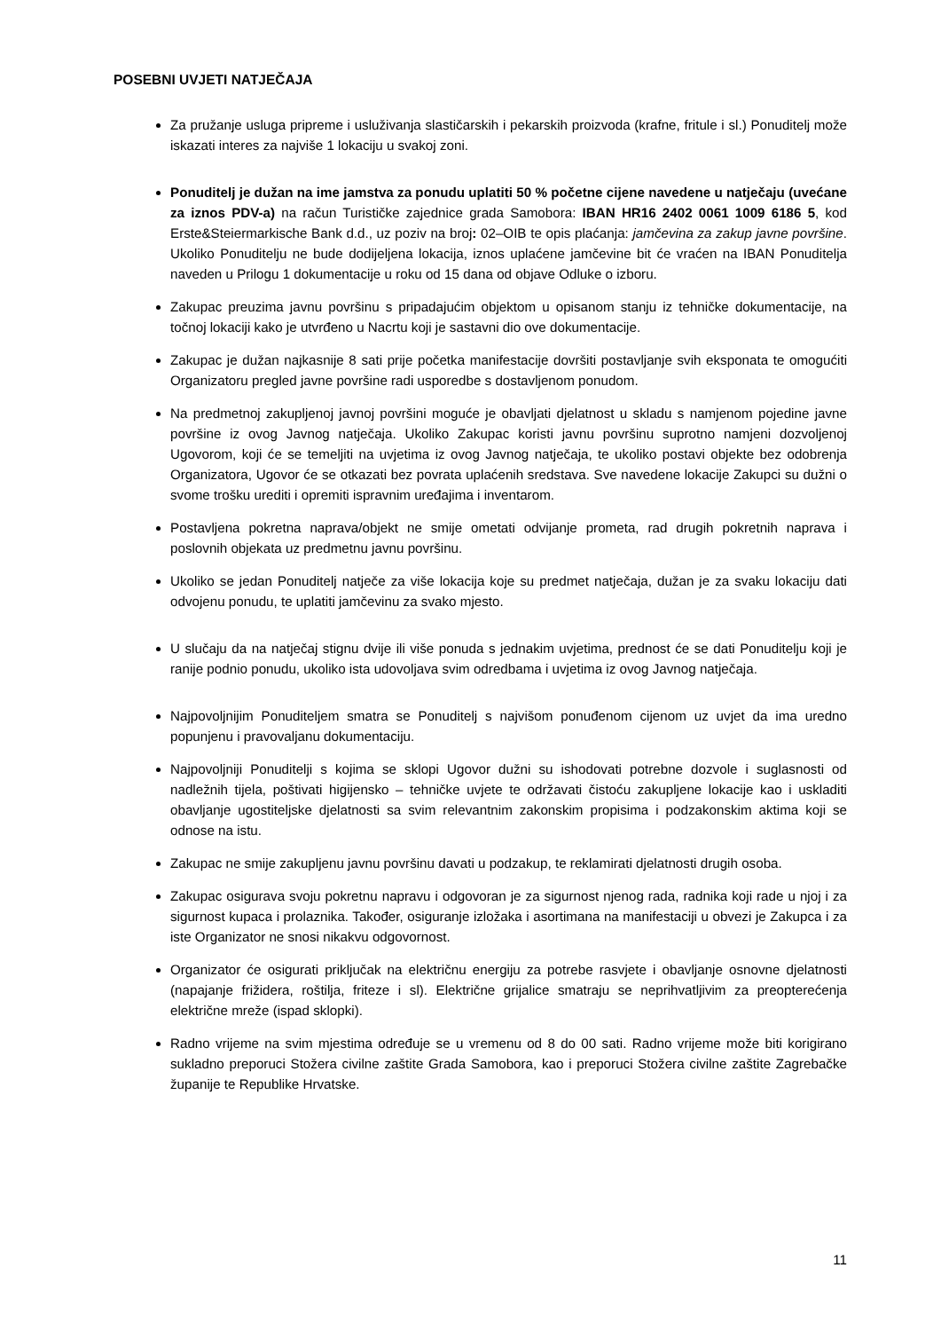POSEBNI UVJETI NATJEČAJA
Za pružanje usluga pripreme i usluživanja slastičarskih i pekarskih proizvoda (krafne, fritule i sl.) Ponuditelj može iskazati interes za najviše 1 lokaciju u svakoj zoni.
Ponuditelj je dužan na ime jamstva za ponudu uplatiti 50 % početne cijene navedene u natječaju (uvećane za iznos PDV-a) na račun Turističke zajednice grada Samobora: IBAN HR16 2402 0061 1009 6186 5, kod Erste&Steiermarkische Bank d.d., uz poziv na broj: 02–OIB te opis plaćanja: jamčevina za zakup javne površine. Ukoliko Ponuditelju ne bude dodijeljena lokacija, iznos uplaćene jamčevine bit će vraćen na IBAN Ponuditelja naveden u Prilogu 1 dokumentacije u roku od 15 dana od objave Odluke o izboru.
Zakupac preuzima javnu površinu s pripadajućim objektom u opisanom stanju iz tehničke dokumentacije, na točnoj lokaciji kako je utvrđeno u Nacrtu koji je sastavni dio ove dokumentacije.
Zakupac je dužan najkasnije 8 sati prije početka manifestacije dovršiti postavljanje svih eksponata te omogućiti Organizatoru pregled javne površine radi usporedbe s dostavljenom ponudom.
Na predmetnoj zakupljenoj javnoj površini moguće je obavljati djelatnost u skladu s namjenom pojedine javne površine iz ovog Javnog natječaja. Ukoliko Zakupac koristi javnu površinu suprotno namjeni dozvoljenoj Ugovorom, koji će se temeljiti na uvjetima iz ovog Javnog natječaja, te ukoliko postavi objekte bez odobrenja Organizatora, Ugovor će se otkazati bez povrata uplaćenih sredstava. Sve navedene lokacije Zakupci su dužni o svome trošku urediti i opremiti ispravnim uređajima i inventarom.
Postavljena pokretna naprava/objekt ne smije ometati odvijanje prometa, rad drugih pokretnih naprava i poslovnih objekata uz predmetnu javnu površinu.
Ukoliko se jedan Ponuditelj natječe za više lokacija koje su predmet natječaja, dužan je za svaku lokaciju dati odvojenu ponudu, te uplatiti jamčevinu za svako mjesto.
U slučaju da na natječaj stignu dvije ili više ponuda s jednakim uvjetima, prednost će se dati Ponuditelju koji je ranije podnio ponudu, ukoliko ista udovoljava svim odredbama i uvjetima iz ovog Javnog natječaja.
Najpovoljnijim Ponuditeljem smatra se Ponuditelj s najvišom ponuđenom cijenom uz uvjet da ima uredno popunjenu i pravovaljanu dokumentaciju.
Najpovoljniji Ponuditelji s kojima se sklopi Ugovor dužni su ishodovati potrebne dozvole i suglasnosti od nadležnih tijela, poštivati higijensko – tehničke uvjete te održavati čistoću zakupljene lokacije kao i uskladiti obavljanje ugostiteljske djelatnosti sa svim relevantnim zakonskim propisima i podzakonskim aktima koji se odnose na istu.
Zakupac ne smije zakupljenu javnu površinu davati u podzakup, te reklamirati djelatnosti drugih osoba.
Zakupac osigurava svoju pokretnu napravu i odgovoran je za sigurnost njenog rada, radnika koji rade u njoj i za sigurnost kupaca i prolaznika. Također, osiguranje izložaka i asortimana na manifestaciji u obvezi je Zakupca i za iste Organizator ne snosi nikakvu odgovornost.
Organizator će osigurati priključak na električnu energiju za potrebe rasvjete i obavljanje osnovne djelatnosti (napajanje frižidera, roštilja, friteze i sl). Električne grijalice smatraju se neprihvatljivim za preopterećenja električne mreže (ispad sklopki).
Radno vrijeme na svim mjestima određuje se u vremenu od 8 do 00 sati. Radno vrijeme može biti korigirano sukladno preporuci Stožera civilne zaštite Grada Samobora, kao i preporuci Stožera civilne zaštite Zagrebačke županije te Republike Hrvatske.
11